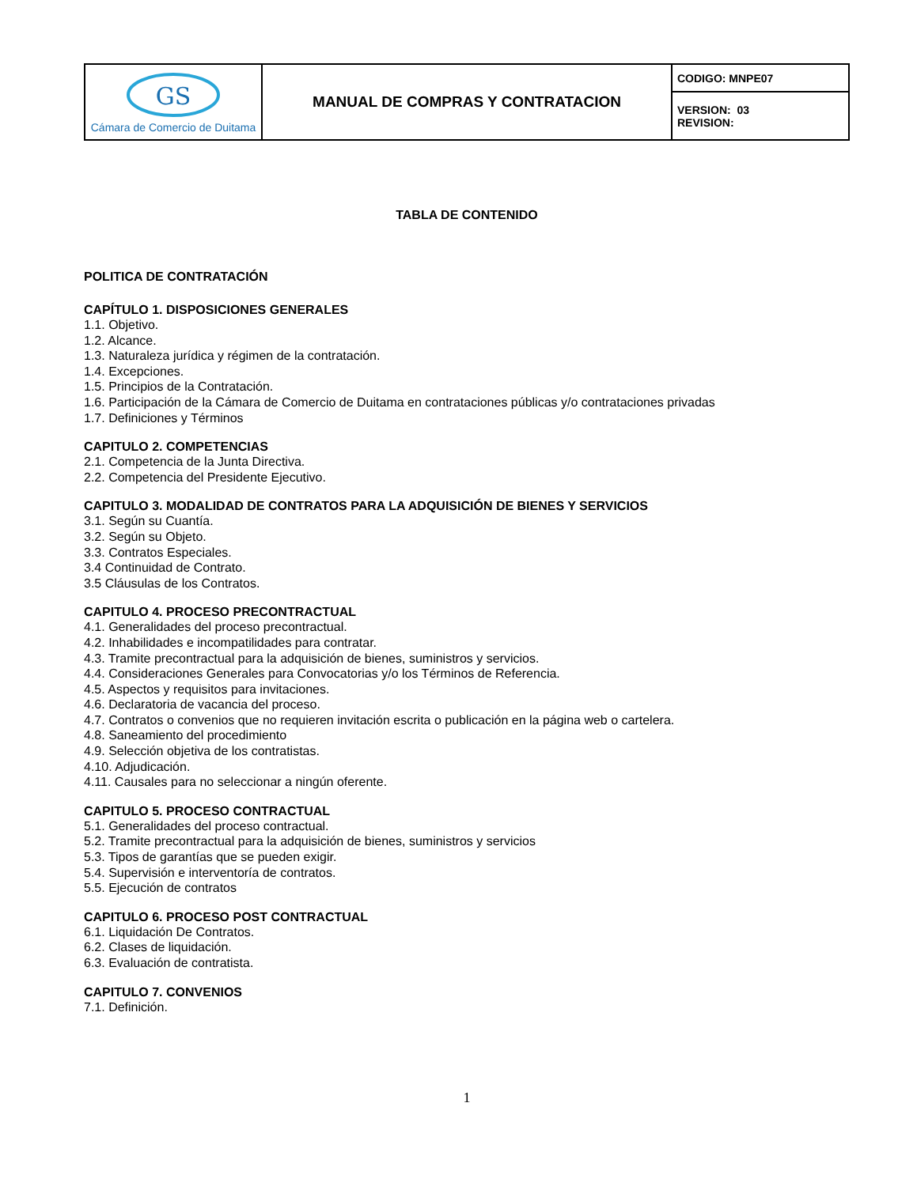| GS Cámara de Comercio de Duitama | MANUAL DE COMPRAS Y CONTRATACION | CODIGO: MNPE07 |
| | | VERSION: 03 REVISION: |
TABLA DE CONTENIDO
POLITICA DE CONTRATACIÓN
CAPÍTULO 1. DISPOSICIONES GENERALES
1.1. Objetivo.
1.2. Alcance.
1.3. Naturaleza jurídica y régimen de la contratación.
1.4. Excepciones.
1.5. Principios de la Contratación.
1.6. Participación de la Cámara de Comercio de Duitama en contrataciones públicas y/o contrataciones privadas
1.7. Definiciones y Términos
CAPITULO 2. COMPETENCIAS
2.1. Competencia de la Junta Directiva.
2.2. Competencia del Presidente Ejecutivo.
CAPITULO 3. MODALIDAD DE CONTRATOS PARA LA ADQUISICIÓN DE BIENES Y SERVICIOS
3.1. Según su Cuantía.
3.2. Según su Objeto.
3.3. Contratos Especiales.
3.4 Continuidad de Contrato.
3.5 Cláusulas de los Contratos.
CAPITULO 4. PROCESO PRECONTRACTUAL
4.1. Generalidades del proceso precontractual.
4.2. Inhabilidades e incompatilidades para contratar.
4.3. Tramite precontractual para la adquisición de bienes, suministros y servicios.
4.4. Consideraciones Generales para Convocatorias y/o los Términos de Referencia.
4.5. Aspectos y requisitos para invitaciones.
4.6. Declaratoria de vacancia del proceso.
4.7. Contratos o convenios que no requieren invitación escrita o publicación en la página web o cartelera.
4.8. Saneamiento del procedimiento
4.9. Selección objetiva de los contratistas.
4.10. Adjudicación.
4.11. Causales para no seleccionar a ningún oferente.
CAPITULO 5. PROCESO CONTRACTUAL
5.1. Generalidades del proceso contractual.
5.2. Tramite precontractual para la adquisición de bienes, suministros y servicios
5.3. Tipos de garantías que se pueden exigir.
5.4. Supervisión e interventoría de contratos.
5.5. Ejecución de contratos
CAPITULO 6. PROCESO POST CONTRACTUAL
6.1. Liquidación De Contratos.
6.2. Clases de liquidación.
6.3. Evaluación de contratista.
CAPITULO 7. CONVENIOS
7.1. Definición.
1